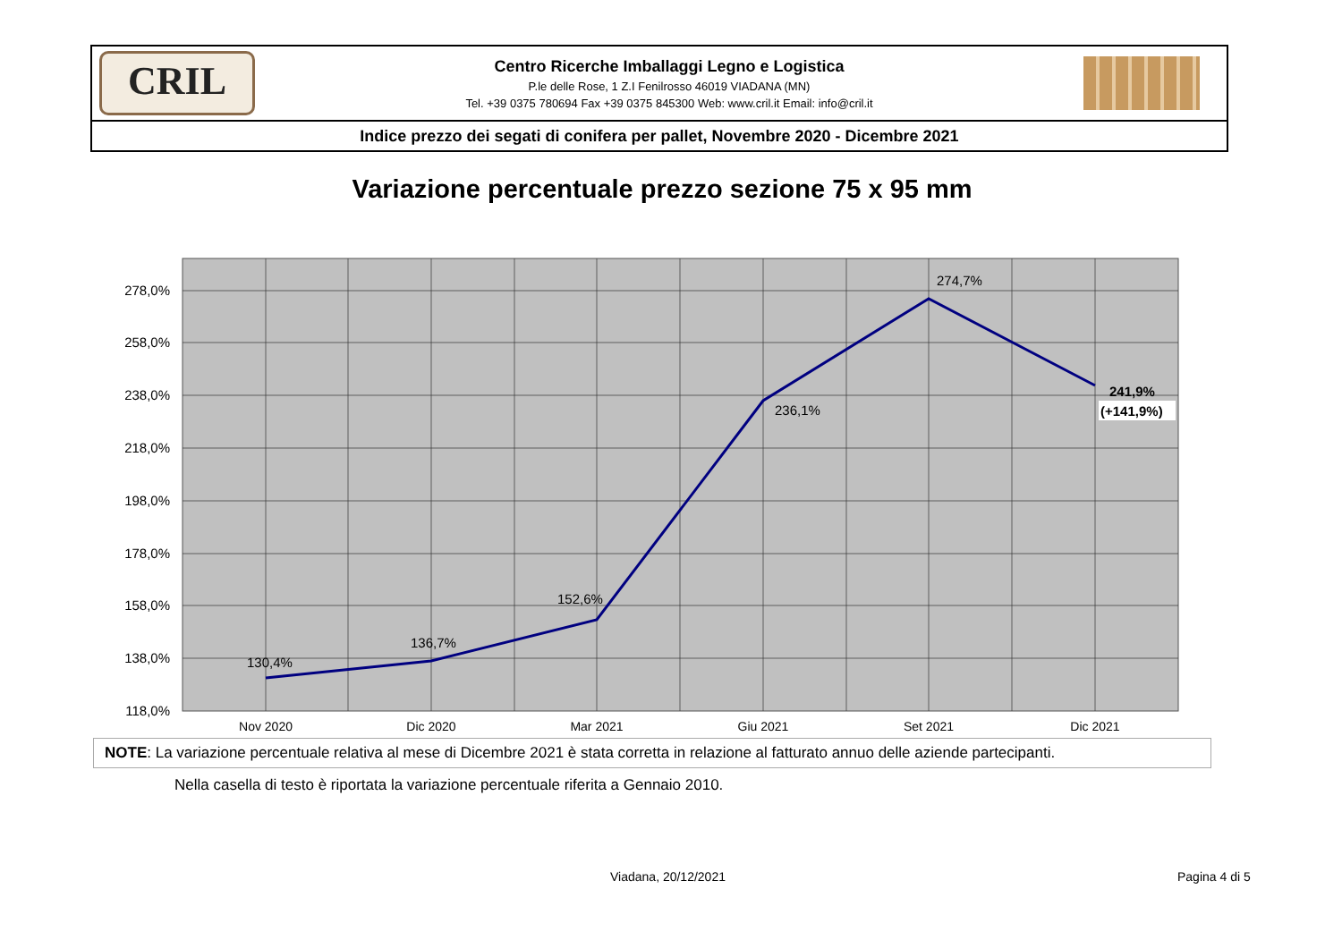CRIL
Centro Ricerche Imballaggi Legno e Logistica
P.le delle Rose, 1 Z.I Fenilrosso 46019 VIADANA (MN)
Tel. +39 0375 780694 Fax +39 0375 845300 Web: www.cril.it Email: info@cril.it
Indice prezzo dei segati di conifera per pallet, Novembre 2020 - Dicembre 2021
Variazione percentuale prezzo sezione 75 x 95 mm
278,0%
258,0%
238,0%
218,0%
198,0%
178,0%
158,0%
138,0%
118,0%
Nov 2020
Dic 2020
Mar 2021
Giu 2021
Set 2021
Dic 2021
130,4%
136,7%
152,6%
236,1%
274,7%
241,9%
(+141,9%)
NOTE: La variazione percentuale relativa al mese di Dicembre 2021 è stata corretta in relazione al fatturato annuo delle aziende partecipanti.
Nella casella di testo è riportata la variazione percentuale riferita a Gennaio 2010.
Viadana, 20/12/2021 Pagina 4 di 5